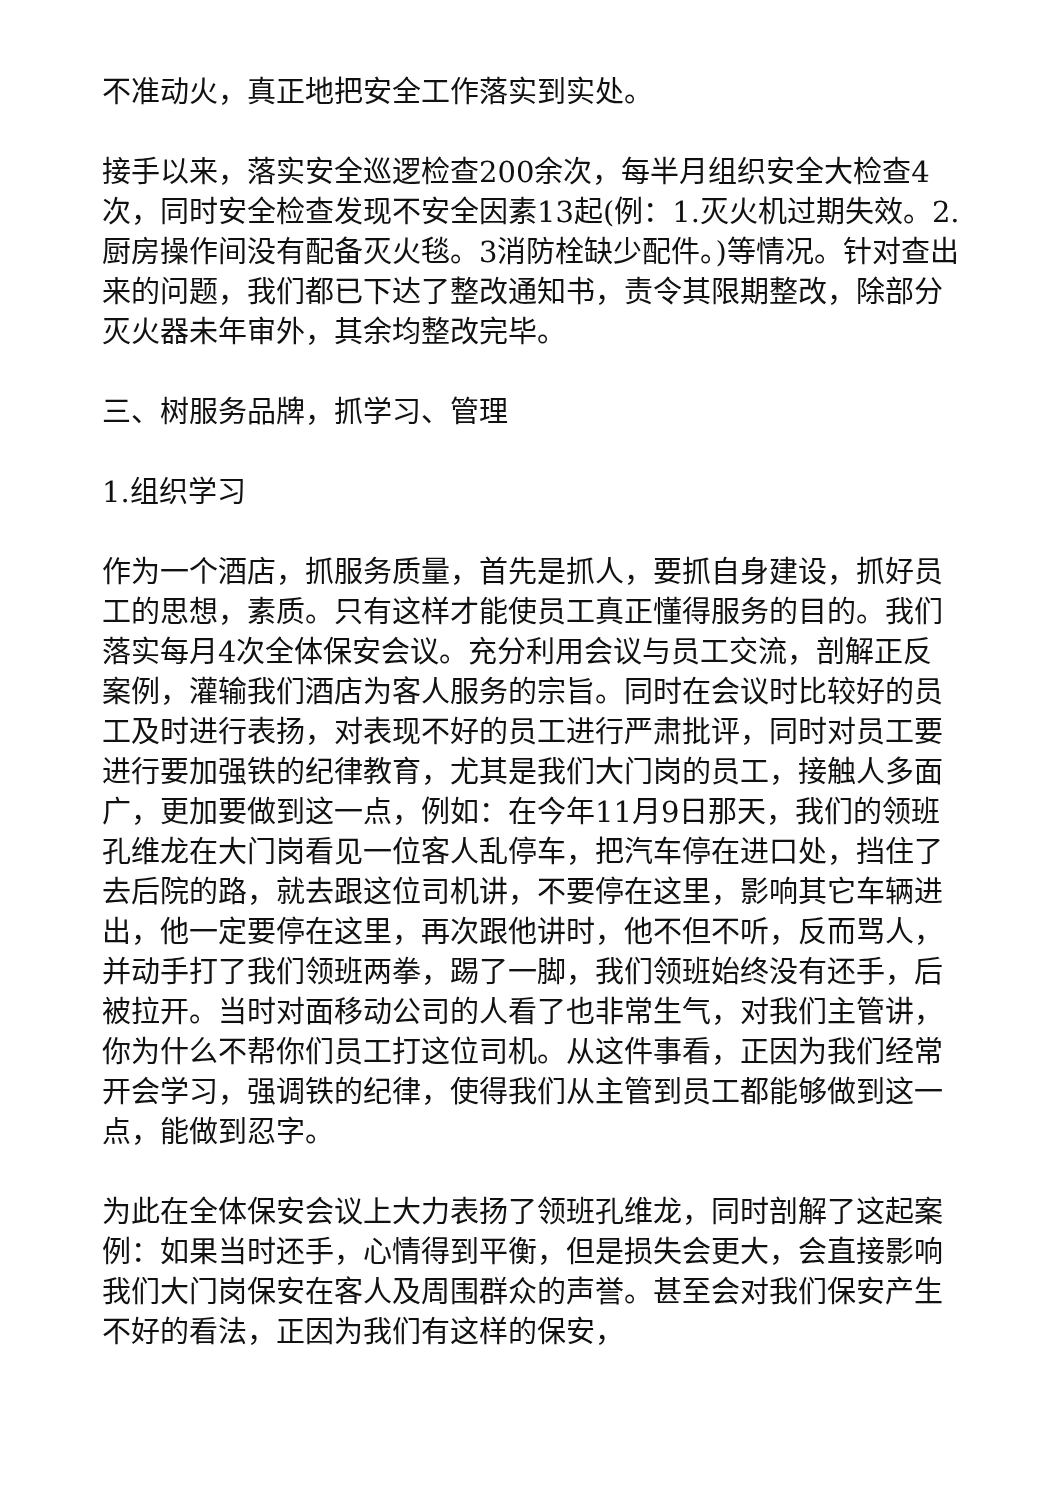不准动火，真正地把安全工作落实到实处。
接手以来，落实安全巡逻检查200余次，每半月组织安全大检查4次，同时安全检查发现不安全因素13起(例：1.灭火机过期失效。2.厨房操作间没有配备灭火毯。3消防栓缺少配件。)等情况。针对查出来的问题，我们都已下达了整改通知书，责令其限期整改，除部分灭火器未年审外，其余均整改完毕。
三、树服务品牌，抓学习、管理
1.组织学习
作为一个酒店，抓服务质量，首先是抓人，要抓自身建设，抓好员工的思想，素质。只有这样才能使员工真正懂得服务的目的。我们落实每月4次全体保安会议。充分利用会议与员工交流，剖解正反案例，灌输我们酒店为客人服务的宗旨。同时在会议时比较好的员工及时进行表扬，对表现不好的员工进行严肃批评，同时对员工要进行要加强铁的纪律教育，尤其是我们大门岗的员工，接触人多面广，更加要做到这一点，例如：在今年11月9日那天，我们的领班孔维龙在大门岗看见一位客人乱停车，把汽车停在进口处，挡住了去后院的路，就去跟这位司机讲，不要停在这里，影响其它车辆进出，他一定要停在这里，再次跟他讲时，他不但不听，反而骂人，并动手打了我们领班两拳，踢了一脚，我们领班始终没有还手，后被拉开。当时对面移动公司的人看了也非常生气，对我们主管讲，你为什么不帮你们员工打这位司机。从这件事看，正因为我们经常开会学习，强调铁的纪律，使得我们从主管到员工都能够做到这一点，能做到忍字。
为此在全体保安会议上大力表扬了领班孔维龙，同时剖解了这起案例：如果当时还手，心情得到平衡，但是损失会更大，会直接影响我们大门岗保安在客人及周围群众的声誉。甚至会对我们保安产生不好的看法，正因为我们有这样的保安，